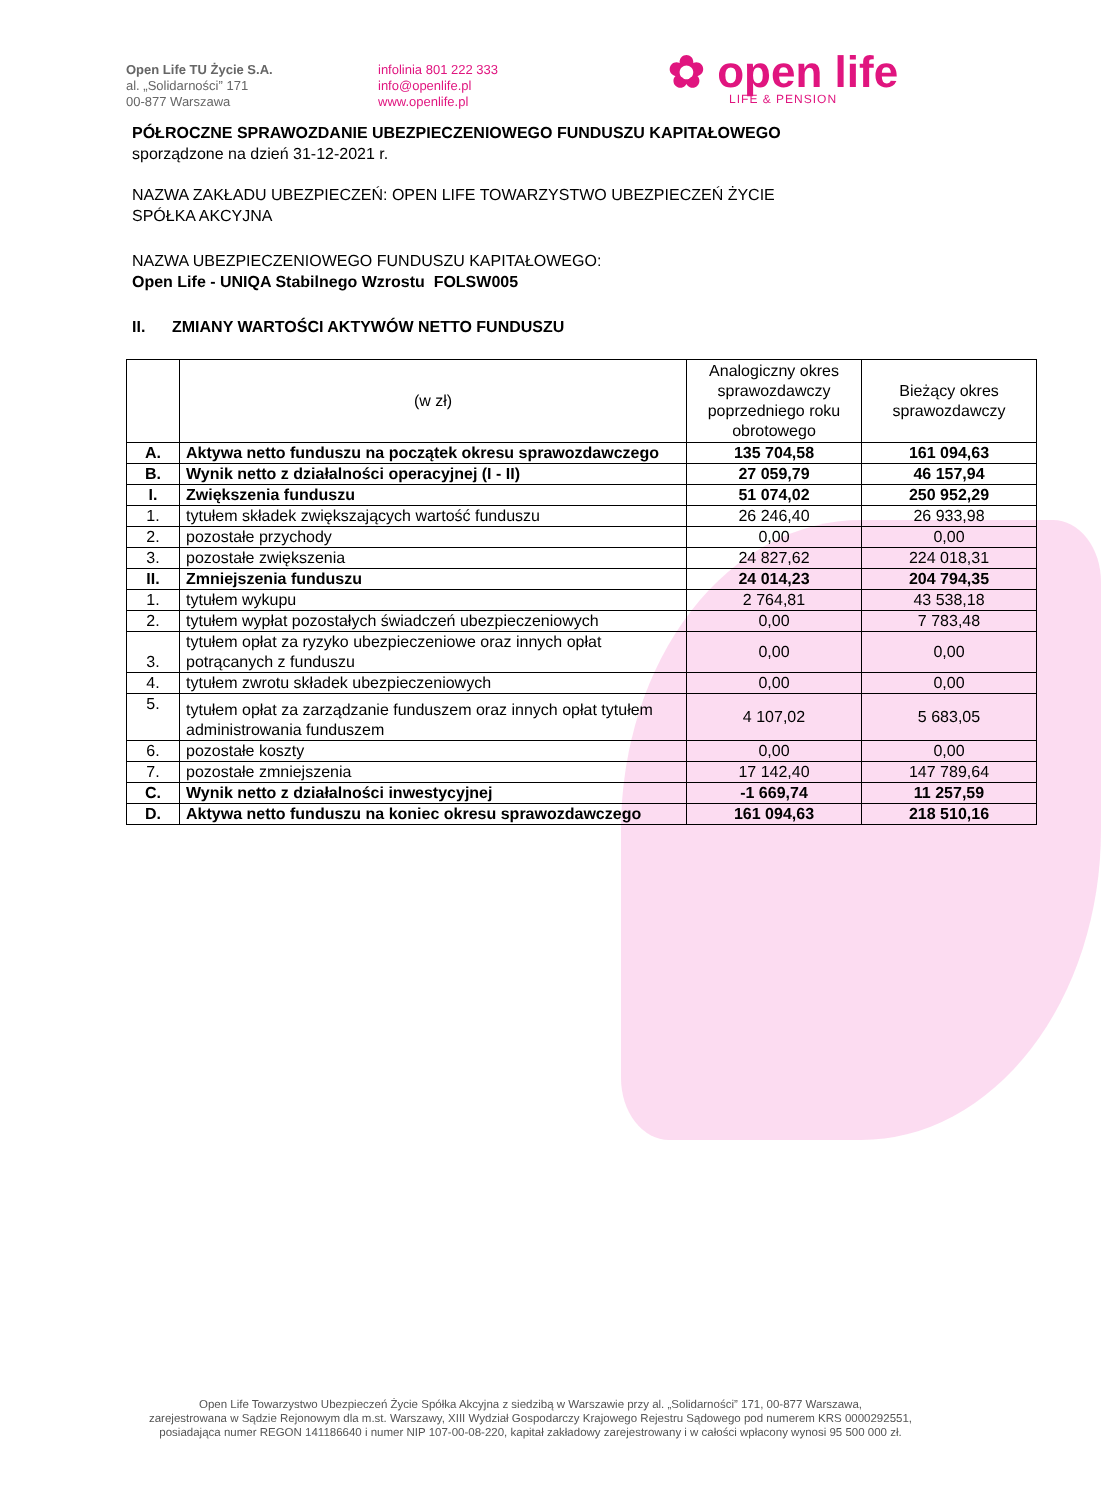Open Life TU Życie S.A.
al. „Solidarności” 171
00-877 Warszawa
infolinia 801 222 333
info@openlife.pl
www.openlife.pl
✿ open life
LIFE & PENSION
PÓŁROCZNE SPRAWOZDANIE UBEZPIECZENIOWEGO FUNDUSZU KAPITAŁOWEGO
sporządzone na dzień 31-12-2021 r.
NAZWA ZAKŁADU UBEZPIECZEŃ: OPEN LIFE TOWARZYSTWO UBEZPIECZEŃ ŻYCIE
SPÓŁKA AKCYJNA
NAZWA UBEZPIECZENIOWEGO FUNDUSZU KAPITAŁOWEGO:
Open Life - UNIQA Stabilnego Wzrostu FOLSW005
II. ZMIANY WARTOŚCI AKTYWÓW NETTO FUNDUSZU
| | (w zł) | Analogiczny okres sprawozdawczy poprzedniego roku obrotowego | Bieżący okres sprawozdawczy |
| --- | --- | --- | --- |
| A. | Aktywa netto funduszu na początek okresu sprawozdawczego | 135 704,58 | 161 094,63 |
| B. | Wynik netto z działalności operacyjnej (I - II) | 27 059,79 | 46 157,94 |
| I. | Zwiększenia funduszu | 51 074,02 | 250 952,29 |
| 1. | tytułem składek zwiększających wartość funduszu | 26 246,40 | 26 933,98 |
| 2. | pozostałe przychody | 0,00 | 0,00 |
| 3. | pozostałe zwiększenia | 24 827,62 | 224 018,31 |
| II. | Zmniejszenia funduszu | 24 014,23 | 204 794,35 |
| 1. | tytułem wykupu | 2 764,81 | 43 538,18 |
| 2. | tytułem wypłat pozostałych świadczeń ubezpieczeniowych | 0,00 | 7 783,48 |
| 3. | tytułem opłat za ryzyko ubezpieczeniowe oraz innych opłat potrącanych z funduszu | 0,00 | 0,00 |
| 4. | tytułem zwrotu składek ubezpieczeniowych | 0,00 | 0,00 |
| 5. | tytułem opłat za zarządzanie funduszem oraz innych opłat tytułem administrowania funduszem | 4 107,02 | 5 683,05 |
| 6. | pozostałe koszty | 0,00 | 0,00 |
| 7. | pozostałe zmniejszenia | 17 142,40 | 147 789,64 |
| C. | Wynik netto z działalności inwestycyjnej | -1 669,74 | 11 257,59 |
| D. | Aktywa netto funduszu na koniec okresu sprawozdawczego | 161 094,63 | 218 510,16 |
Open Life Towarzystwo Ubezpieczeń Życie Spółka Akcyjna z siedzibą w Warszawie przy al. „Solidarności” 171, 00-877 Warszawa,
zarejestrowana w Sądzie Rejonowym dla m.st. Warszawy, XIII Wydział Gospodarczy Krajowego Rejestru Sądowego pod numerem KRS 0000292551,
posiadająca numer REGON 141186640 i numer NIP 107-00-08-220, kapitał zakładowy zarejestrowany i w całości wpłacony wynosi 95 500 000 zł.